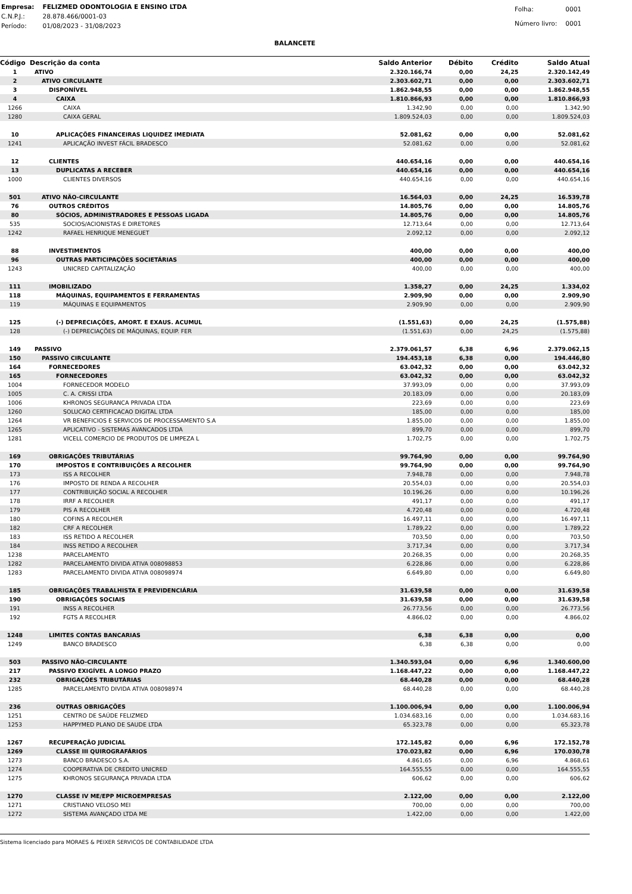| Empresa: | FELIZMED ODONTOLOGIA E ENSINO LTDA |
| C.N.P.J.: | 28.878.466/0001-03 |
| Período: | 01/08/2023 - 31/08/2023 |
| Folha: | 0001 |
| Número livro: | 0001 |
BALANCETE
| Código | Descrição da conta | Saldo Anterior | Débito | Crédito | Saldo Atual |
| --- | --- | --- | --- | --- | --- |
| 1 | ATIVO | 2.320.166,74 | 0,00 | 24,25 | 2.320.142,49 |
| 2 | ATIVO CIRCULANTE | 2.303.602,71 | 0,00 | 0,00 | 2.303.602,71 |
| 3 | DISPONÍVEL | 1.862.948,55 | 0,00 | 0,00 | 1.862.948,55 |
| 4 | CAIXA | 1.810.866,93 | 0,00 | 0,00 | 1.810.866,93 |
| 1266 | CAIXA | 1.342,90 | 0,00 | 0,00 | 1.342,90 |
| 1280 | CAIXA GERAL | 1.809.524,03 | 0,00 | 0,00 | 1.809.524,03 |
| 10 | APLICAÇÕES FINANCEIRAS LIQUIDEZ IMEDIATA | 52.081,62 | 0,00 | 0,00 | 52.081,62 |
| 1241 | APLICAÇÃO INVEST FÁCIL BRADESCO | 52.081,62 | 0,00 | 0,00 | 52.081,62 |
| 12 | CLIENTES | 440.654,16 | 0,00 | 0,00 | 440.654,16 |
| 13 | DUPLICATAS A RECEBER | 440.654,16 | 0,00 | 0,00 | 440.654,16 |
| 1000 | CLIENTES DIVERSOS | 440.654,16 | 0,00 | 0,00 | 440.654,16 |
| 501 | ATIVO NÃO-CIRCULANTE | 16.564,03 | 0,00 | 24,25 | 16.539,78 |
| 76 | OUTROS CRÉDITOS | 14.805,76 | 0,00 | 0,00 | 14.805,76 |
| 80 | SÓCIOS, ADMINISTRADORES E PESSOAS LIGADA | 14.805,76 | 0,00 | 0,00 | 14.805,76 |
| 535 | SOCIOS/ACIONISTAS E DIRETORES | 12.713,64 | 0,00 | 0,00 | 12.713,64 |
| 1242 | RAFAEL HENRIQUE MENEGUET | 2.092,12 | 0,00 | 0,00 | 2.092,12 |
| 88 | INVESTIMENTOS | 400,00 | 0,00 | 0,00 | 400,00 |
| 96 | OUTRAS PARTICIPAÇÕES SOCIETÁRIAS | 400,00 | 0,00 | 0,00 | 400,00 |
| 1243 | UNICRED CAPITALIZAÇÃO | 400,00 | 0,00 | 0,00 | 400,00 |
| 111 | IMOBILIZADO | 1.358,27 | 0,00 | 24,25 | 1.334,02 |
| 118 | MÁQUINAS, EQUIPAMENTOS E FERRAMENTAS | 2.909,90 | 0,00 | 0,00 | 2.909,90 |
| 119 | MÁQUINAS E EQUIPAMENTOS | 2.909,90 | 0,00 | 0,00 | 2.909,90 |
| 125 | (-) DEPRECIAÇÕES, AMORT. E EXAUS. ACUMUL | (1.551,63) | 0,00 | 24,25 | (1.575,88) |
| 128 | (-) DEPRECIAÇÕES DE MÁQUINAS, EQUIP. FER | (1.551,63) | 0,00 | 24,25 | (1.575,88) |
| 149 | PASSIVO | 2.379.061,57 | 6,38 | 6,96 | 2.379.062,15 |
| 150 | PASSIVO CIRCULANTE | 194.453,18 | 6,38 | 0,00 | 194.446,80 |
| 164 | FORNECEDORES | 63.042,32 | 0,00 | 0,00 | 63.042,32 |
| 165 | FORNECEDORES | 63.042,32 | 0,00 | 0,00 | 63.042,32 |
| 1004 | FORNECEDOR MODELO | 37.993,09 | 0,00 | 0,00 | 37.993,09 |
| 1005 | C. A. CRISSI LTDA | 20.183,09 | 0,00 | 0,00 | 20.183,09 |
| 1006 | KHRONOS SEGURANCA PRIVADA LTDA | 223,69 | 0,00 | 0,00 | 223,69 |
| 1260 | SOLUCAO CERTIFICACAO DIGITAL LTDA | 185,00 | 0,00 | 0,00 | 185,00 |
| 1264 | VR BENEFICIOS E SERVICOS DE PROCESSAMENTO S.A | 1.855,00 | 0,00 | 0,00 | 1.855,00 |
| 1265 | APLICATIVO - SISTEMAS AVANCADOS LTDA | 899,70 | 0,00 | 0,00 | 899,70 |
| 1281 | VICELL COMERCIO DE PRODUTOS DE LIMPEZA L | 1.702,75 | 0,00 | 0,00 | 1.702,75 |
| 169 | OBRIGAÇÕES TRIBUTÁRIAS | 99.764,90 | 0,00 | 0,00 | 99.764,90 |
| 170 | IMPOSTOS E CONTRIBUIÇÕES A RECOLHER | 99.764,90 | 0,00 | 0,00 | 99.764,90 |
| 173 | ISS A RECOLHER | 7.948,78 | 0,00 | 0,00 | 7.948,78 |
| 176 | IMPOSTO DE RENDA A RECOLHER | 20.554,03 | 0,00 | 0,00 | 20.554,03 |
| 177 | CONTRIBUIÇÃO SOCIAL A RECOLHER | 10.196,26 | 0,00 | 0,00 | 10.196,26 |
| 178 | IRRF A RECOLHER | 491,17 | 0,00 | 0,00 | 491,17 |
| 179 | PIS A RECOLHER | 4.720,48 | 0,00 | 0,00 | 4.720,48 |
| 180 | COFINS A RECOLHER | 16.497,11 | 0,00 | 0,00 | 16.497,11 |
| 182 | CRF A RECOLHER | 1.789,22 | 0,00 | 0,00 | 1.789,22 |
| 183 | ISS RETIDO A RECOLHER | 703,50 | 0,00 | 0,00 | 703,50 |
| 184 | INSS RETIDO A RECOLHER | 3.717,34 | 0,00 | 0,00 | 3.717,34 |
| 1238 | PARCELAMENTO | 20.268,35 | 0,00 | 0,00 | 20.268,35 |
| 1282 | PARCELAMENTO DIVIDA ATIVA 008098853 | 6.228,86 | 0,00 | 0,00 | 6.228,86 |
| 1283 | PARCELAMENTO DIVIDA ATIVA 008098974 | 6.649,80 | 0,00 | 0,00 | 6.649,80 |
| 185 | OBRIGAÇÕES TRABALHISTA E PREVIDENCIÁRIA | 31.639,58 | 0,00 | 0,00 | 31.639,58 |
| 190 | OBRIGAÇÕES SOCIAIS | 31.639,58 | 0,00 | 0,00 | 31.639,58 |
| 191 | INSS A RECOLHER | 26.773,56 | 0,00 | 0,00 | 26.773,56 |
| 192 | FGTS A RECOLHER | 4.866,02 | 0,00 | 0,00 | 4.866,02 |
| 1248 | LIMITES CONTAS BANCARIAS | 6,38 | 6,38 | 0,00 | 0,00 |
| 1249 | BANCO BRADESCO | 6,38 | 6,38 | 0,00 | 0,00 |
| 503 | PASSIVO NÃO-CIRCULANTE | 1.340.593,04 | 0,00 | 6,96 | 1.340.600,00 |
| 217 | PASSIVO EXIGÍVEL A LONGO PRAZO | 1.168.447,22 | 0,00 | 0,00 | 1.168.447,22 |
| 232 | OBRIGAÇÕES TRIBUTÁRIAS | 68.440,28 | 0,00 | 0,00 | 68.440,28 |
| 1285 | PARCELAMENTO DIVIDA ATIVA 008098974 | 68.440,28 | 0,00 | 0,00 | 68.440,28 |
| 236 | OUTRAS OBRIGAÇÕES | 1.100.006,94 | 0,00 | 0,00 | 1.100.006,94 |
| 1251 | CENTRO DE SAÚDE FELIZMED | 1.034.683,16 | 0,00 | 0,00 | 1.034.683,16 |
| 1253 | HAPPYMED PLANO DE SAUDE LTDA | 65.323,78 | 0,00 | 0,00 | 65.323,78 |
| 1267 | RECUPERAÇÃO JUDICIAL | 172.145,82 | 0,00 | 6,96 | 172.152,78 |
| 1269 | CLASSE III QUIROGRAFÁRIOS | 170.023,82 | 0,00 | 6,96 | 170.030,78 |
| 1273 | BANCO BRADESCO S.A. | 4.861,65 | 0,00 | 6,96 | 4.868,61 |
| 1274 | COOPERATIVA DE CREDITO UNICRED | 164.555,55 | 0,00 | 0,00 | 164.555,55 |
| 1275 | KHRONOS SEGURANÇA PRIVADA LTDA | 606,62 | 0,00 | 0,00 | 606,62 |
| 1270 | CLASSE IV ME/EPP MICROEMPRESAS | 2.122,00 | 0,00 | 0,00 | 2.122,00 |
| 1271 | CRISTIANO VELOSO MEI | 700,00 | 0,00 | 0,00 | 700,00 |
| 1272 | SISTEMA AVANÇADO LTDA ME | 1.422,00 | 0,00 | 0,00 | 1.422,00 |
Sistema licenciado para MORAES & PEIXER SERVICOS DE CONTABILIDADE LTDA